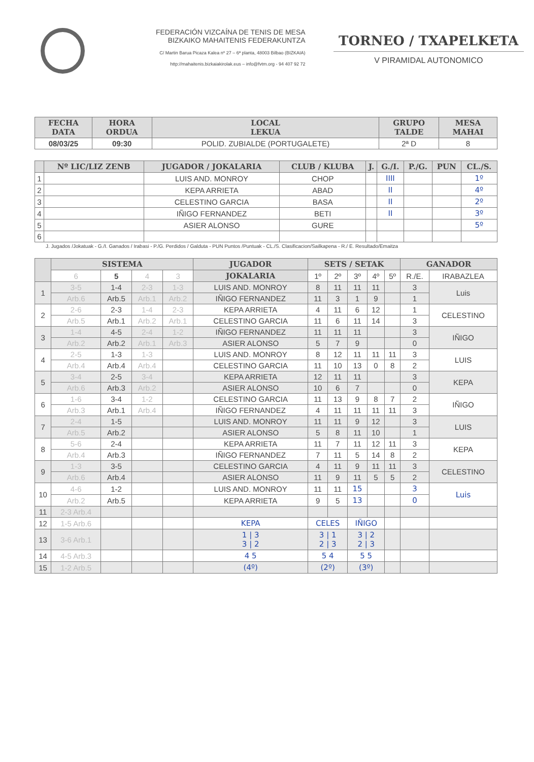FEDERACIÓN VIZCAÍNA DE TENIS DE MESA
BIZKAIKO MAHAITENIS FEDERAKUNTZA
C/ Martin Barua Picaza Kalea nº 27 – 6ª planta, 48003 Bilbao (BIZKAIA)
http://mahaitenis.bizkaiakirolak.eus – info@fvtm.org - 94 407 92 72
TORNEO / TXAPELKETA
V PIRAMIDAL AUTONOMICO
| FECHA DATA | HORA ORDUA | LOCAL LEKUA | GRUPO TALDE | MESA MAHAI |
| --- | --- | --- | --- | --- |
| 08/03/25 | 09:30 | POLID. ZUBIALDE (PORTUGALETE) | 2ª D | 8 |
| | Nº LIC/LIZ ZENB | JUGADOR / JOKALARIA | CLUB / KLUBA | J. | G./I. | P./G. | PUN | CL./S. |
| --- | --- | --- | --- | --- | --- | --- | --- | --- |
| 1 | | LUIS AND. MONROY | CHOP | | IIII | | | 1º |
| 2 | | KEPA ARRIETA | ABAD | | II | | | 4º |
| 3 | | CELESTINO GARCIA | BASA | | II | | | 2º |
| 4 | | IÑIGO FERNANDEZ | BETI | | II | | | 3º |
| 5 | | ASIER ALONSO | GURE | | | | | 5º |
| 6 | | | | | | | | |
J. Jugados /Jokatuak - G./I. Ganados / Irabasi - P./G. Perdidos / Galduta - PUN Puntos /Puntuak - CL./S. Clasificacion/Sailkapena - R./ E. Resultado/Emaitza
| | SISTEMA | | | | JUGADOR | SETS / SETAK | | | | | GANADOR | |
| --- | --- | --- | --- | --- | --- | --- | --- | --- | --- | --- | --- | --- |
| | 6 | 5 | 4 | 3 | JOKALARIA | 1º | 2º | 3º | 4º | 5º | R./E. | IRABAZLEA |
| 1 | 3-5 | 1-4 | 2-3 | 1-3 | LUIS AND. MONROY | 8 | 11 | 11 | 11 | | 3 | Luis |
| | Arb.6 | Arb.5 | Arb.1 | Arb.2 | IÑIGO FERNANDEZ | 11 | 3 | 1 | 9 | | 1 | |
| 2 | 2-6 | 2-3 | 1-4 | 2-3 | KEPA ARRIETA | 4 | 11 | 6 | 12 | | 1 | CELESTINO |
| | Arb.5 | Arb.1 | Arb.2 | Arb.1 | CELESTINO GARCIA | 11 | 6 | 11 | 14 | | 3 | |
| 3 | 1-4 | 4-5 | 2-4 | 1-2 | IÑIGO FERNANDEZ | 11 | 11 | 11 | | | 3 | IÑIGO |
| | Arb.2 | Arb.2 | Arb.1 | Arb.3 | ASIER ALONSO | 5 | 7 | 9 | | | 0 | |
| 4 | 2-5 | 1-3 | 1-3 | | LUIS AND. MONROY | 8 | 12 | 11 | 11 | 11 | 3 | LUIS |
| | Arb.4 | Arb.4 | Arb.4 | | CELESTINO GARCIA | 11 | 10 | 13 | 0 | 8 | 2 | |
| 5 | 3-4 | 2-5 | 3-4 | | KEPA ARRIETA | 12 | 11 | 11 | | | 3 | KEPA |
| | Arb.6 | Arb.3 | Arb.2 | | ASIER ALONSO | 10 | 6 | 7 | | | 0 | |
| 6 | 1-6 | 3-4 | 1-2 | | CELESTINO GARCIA | 11 | 13 | 9 | 8 | 7 | 2 | IÑIGO |
| | Arb.3 | Arb.1 | Arb.4 | | IÑIGO FERNANDEZ | 4 | 11 | 11 | 11 | 11 | 3 | |
| 7 | 2-4 | 1-5 | | | LUIS AND. MONROY | 11 | 11 | 9 | 12 | | 3 | LUIS |
| | Arb.5 | Arb.2 | | | ASIER ALONSO | 5 | 8 | 11 | 10 | | 1 | |
| 8 | 5-6 | 2-4 | | | KEPA ARRIETA | 11 | 7 | 11 | 12 | 11 | 3 | KEPA |
| | Arb.4 | Arb.3 | | | IÑIGO FERNANDEZ | 7 | 11 | 5 | 14 | 8 | 2 | |
| 9 | 1-3 | 3-5 | | | CELESTINO GARCIA | 4 | 11 | 9 | 11 | 11 | 3 | CELESTINO |
| | Arb.6 | Arb.4 | | | ASIER ALONSO | 11 | 9 | 11 | 5 | 5 | 2 | |
| 10 | 4-6 | 1-2 | | | LUIS AND. MONROY | 11 | 11 | 15 | | | 3 | Luis |
| | Arb.2 | Arb.5 | | | KEPA ARRIETA | 9 | 5 | 13 | | | 0 | |
| 11 | 2-3 Arb.4 | | | | | | | | | | | |
| 12 | 1-5 Arb.6 | | | | KEPA | CELES | | IÑIGO | | | | |
| 13 | 3-6 Arb.1 | | | | 1 / 3 3 / 2 | 3 / 1 2 / 3 | | 3 / 2 2 / 3 | | | | |
| 14 | 4-5 Arb.3 | | | | 4 5 | 5 4 | | 5 5 | | | | |
| 15 | 1-2 Arb.5 | | | | (4º) | (2º) | | (3º) | | | | |